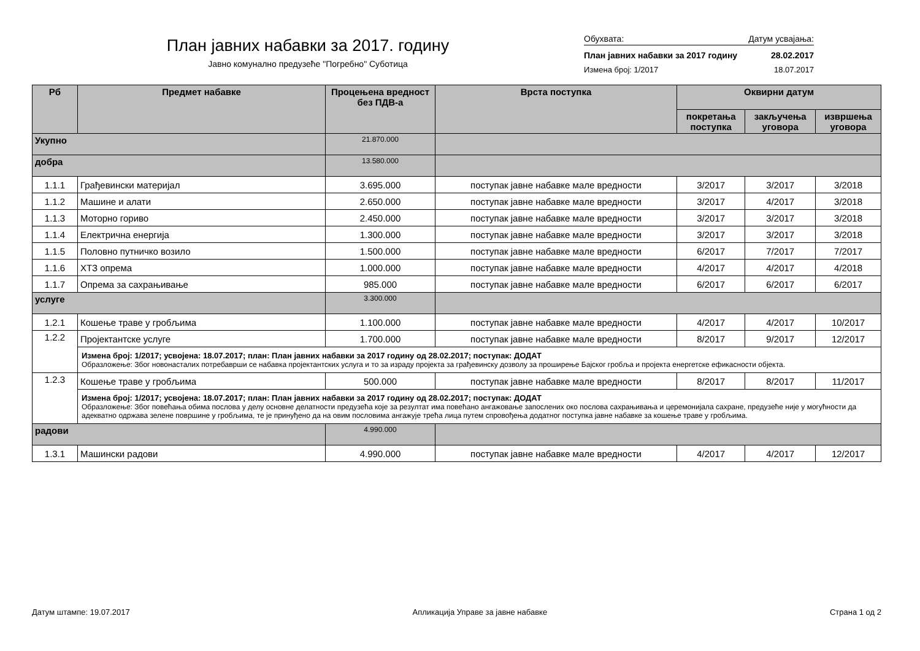План јавних набавки за 2017. годину
Јавно комунално предузеће "Погребно" Суботица
Обухвата: Датум усвајања:
План јавних набавки за 2017 годину 28.02.2017
Измена број: 1/2017 18.07.2017
| Рб | Предмет набавке | Процењена вредност без ПДВ-а | Врста поступка | Оквирни датум | | |
| --- | --- | --- | --- | --- | --- | --- |
| | | | | покретања поступка | закључења уговора | извршења уговора |
| Укупно | | 21.870.000 | | | | |
| добра | | 13.580.000 | | | | |
| 1.1.1 | Грађевински материјал | 3.695.000 | поступак јавне набавке мале вредности | 3/2017 | 3/2017 | 3/2018 |
| 1.1.2 | Машине и алати | 2.650.000 | поступак јавне набавке мале вредности | 3/2017 | 4/2017 | 3/2018 |
| 1.1.3 | Моторно гориво | 2.450.000 | поступак јавне набавке мале вредности | 3/2017 | 3/2017 | 3/2018 |
| 1.1.4 | Електрична енергија | 1.300.000 | поступак јавне набавке мале вредности | 3/2017 | 3/2017 | 3/2018 |
| 1.1.5 | Половно путничко возило | 1.500.000 | поступак јавне набавке мале вредности | 6/2017 | 7/2017 | 7/2017 |
| 1.1.6 | ХТЗ опрема | 1.000.000 | поступак јавне набавке мале вредности | 4/2017 | 4/2017 | 4/2018 |
| 1.1.7 | Опрема за сахрањивање | 985.000 | поступак јавне набавке мале вредности | 6/2017 | 6/2017 | 6/2017 |
| услуге | | 3.300.000 | | | | |
| 1.2.1 | Кошење траве у гробљима | 1.100.000 | поступак јавне набавке мале вредности | 4/2017 | 4/2017 | 10/2017 |
| 1.2.2 | Пројектантске услуге | 1.700.000 | поступак јавне набавке мале вредности | 8/2017 | 9/2017 | 12/2017 |
| | Измена број: 1/2017; усвојена: 18.07.2017; план: План јавних набавки за 2017 годину од 28.02.2017; поступак: ДОДАТ Образложење: Због новонасталих потребаврши се набавка пројектантских услуга и то за израду пројекта за грађевинску дозволу за проширење Бајског гробља и пројекта енергетске ефикасности објекта. | | | | | |
| 1.2.3 | Кошење траве у гробљима | 500.000 | поступак јавне набавке мале вредности | 8/2017 | 8/2017 | 11/2017 |
| | Измена број: 1/2017; усвојена: 18.07.2017; план: План јавних набавки за 2017 годину од 28.02.2017; поступак: ДОДАТ Образложење: Због повећања обима послова у делу основне делатности предузећа које за резултат има повећано ангажовање запослених око послова сахрањивања и церемонијала сахране, предузеће није у могућности да адекватно одржава зелене површине у гробљима, те је принуђено да на овим пословима ангажује трећа лица путем спровођења додатног поступка јавне набавке за кошење траве у гробљима. | | | | | |
| радови | | 4.990.000 | | | | |
| 1.3.1 | Машински радови | 4.990.000 | поступак јавне набавке мале вредности | 4/2017 | 4/2017 | 12/2017 |
Датум штампе: 19.07.2017 Апликација Управе за јавне набавке Страна 1 од 2